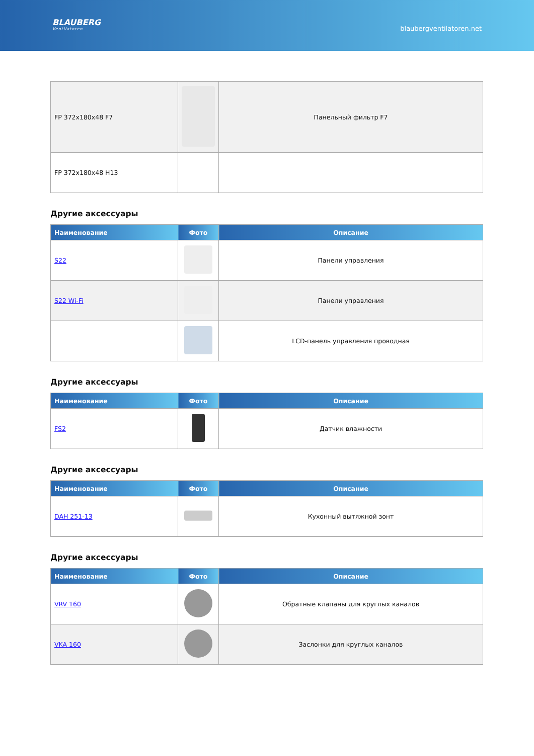BLAUBERG
Ventilatoren
blaubergventilatoren.net
| FP 372x180x48 F7 | | Панельный фильтр F7 |
| FP 372x180x48 H13 | | |
Другие аксессуары
| Наименование | Фото | Описание |
| --- | --- | --- |
| S22 | | Панели управления |
| S22 Wi-Fi | | Панели управления |
| | | LCD-панель управления проводная |
Другие аксессуары
| Наименование | Фото | Описание |
| --- | --- | --- |
| FS2 | | Датчик влажности |
Другие аксессуары
| Наименование | Фото | Описание |
| --- | --- | --- |
| DAH 251-13 | | Кухонный вытяжной зонт |
Другие аксессуары
| Наименование | Фото | Описание |
| --- | --- | --- |
| VRV 160 | | Обратные клапаны для круглых каналов |
| VKA 160 | | Заслонки для круглых каналов |